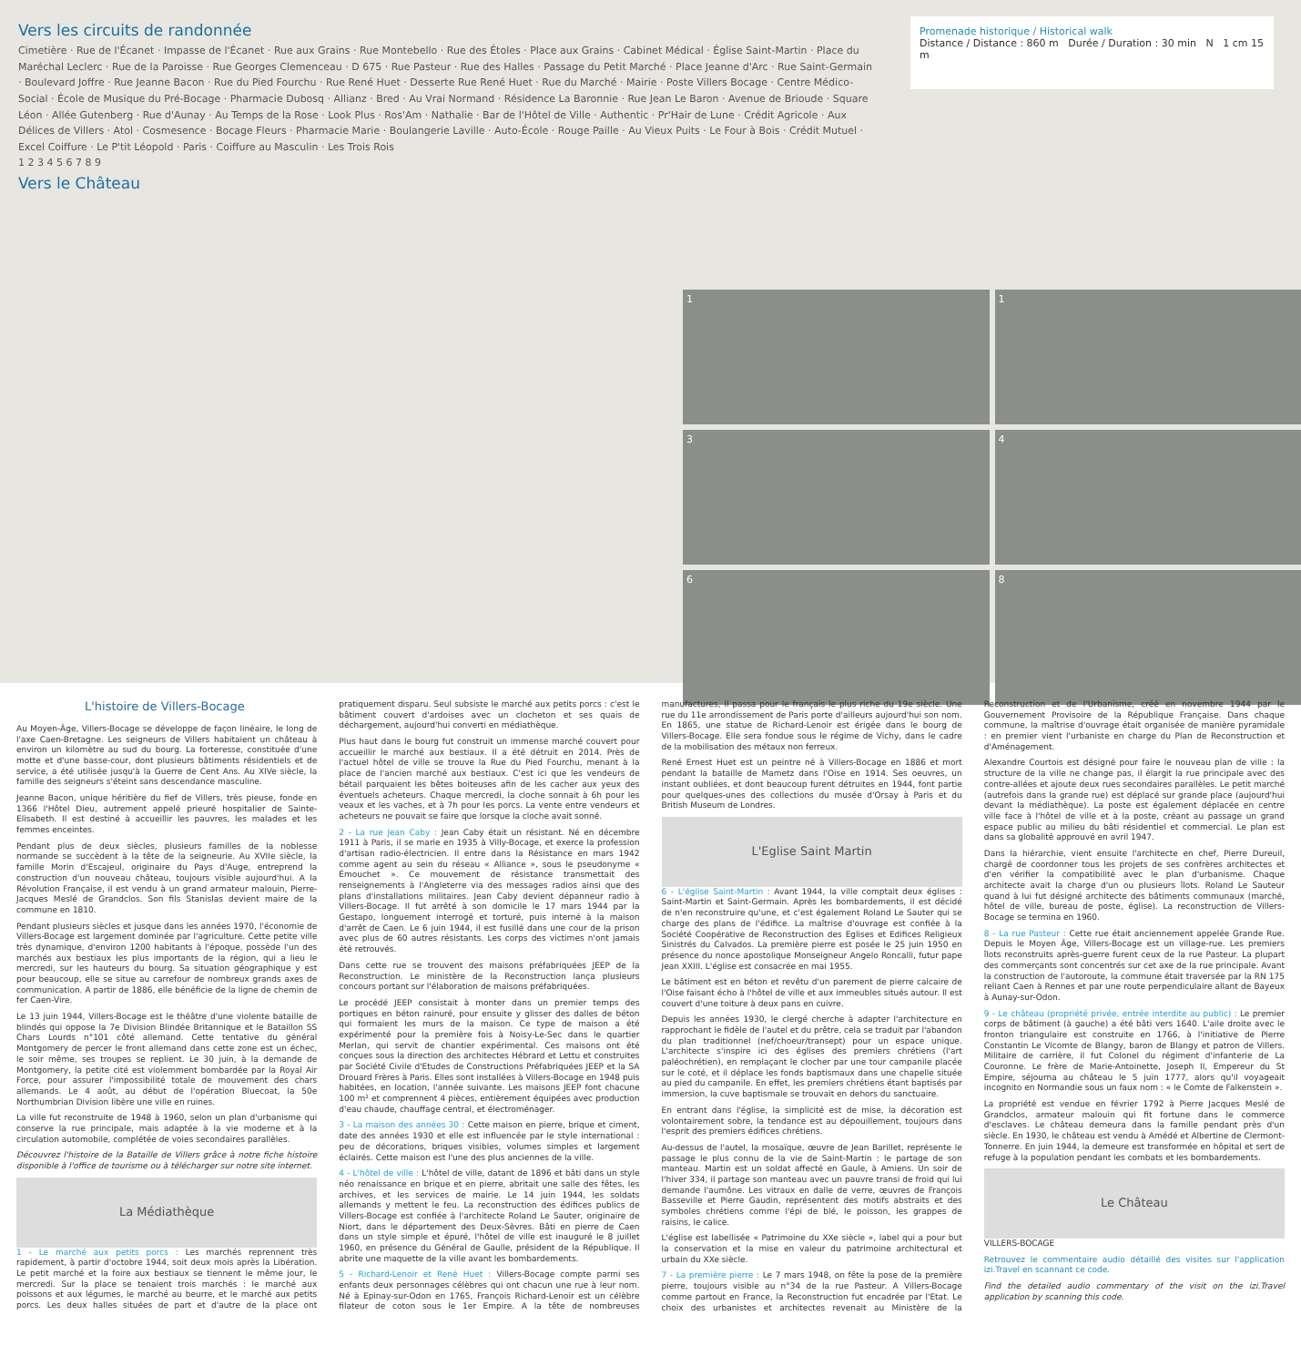Vers les circuits de randonnée
Cimetière · Rue de l'Écanet · Impasse de l'Écanet · Rue aux Grains · Rue Montebello · Rue des Étoles · Place aux Grains · Cabinet Médical · Église Saint-Martin · Place du Maréchal Leclerc · Rue de la Paroisse · Rue Georges Clemenceau · D 675 · Rue Pasteur · Rue des Halles · Passage du Petit Marché · Place Jeanne d'Arc · Rue Saint-Germain · Boulevard Joffre · Rue Jeanne Bacon · Rue du Pied Fourchu · Rue René Huet · Desserte Rue René Huet · Rue du Marché · Mairie · Poste Villers Bocage · Centre Médico-Social · École de Musique du Pré-Bocage · Pharmacie Dubosq · Allianz · Bred · Au Vrai Normand · Résidence La Baronnie · Rue Jean Le Baron · Avenue de Brioude · Square Léon · Allée Gutenberg · Rue d'Aunay · Au Temps de la Rose · Look Plus · Ros'Am · Nathalie · Bar de l'Hôtel de Ville · Authentic · Pr'Hair de Lune · Crédit Agricole · Aux Délices de Villers · Atol · Cosmesence · Bocage Fleurs · Pharmacie Marie · Boulangerie Laville · Auto-École · Rouge Paille · Au Vieux Puits · Le Four à Bois · Crédit Mutuel · Excel Coiffure · Le P'tit Léopold · Paris · Coiffure au Masculin · Les Trois Rois
1 2 3 4 5 6 7 8 9
Vers le Château
Promenade historique / Historical walk
Distance / Distance : 860 m Durée / Duration : 30 min N 1 cm 15 m
1
1
3
4
6
8
L'histoire de Villers-Bocage
Au Moyen-Âge, Villers-Bocage se développe de façon linéaire, le long de l'axe Caen-Bretagne. Les seigneurs de Villers habitaient un château à environ un kilomètre au sud du bourg. La forteresse, constituée d'une motte et d'une basse-cour, dont plusieurs bâtiments résidentiels et de service, a été utilisée jusqu'à la Guerre de Cent Ans. Au XIVe siècle, la famille des seigneurs s'éteint sans descendance masculine.
Jeanne Bacon, unique héritière du fief de Villers, très pieuse, fonde en 1366 l'Hôtel Dieu, autrement appelé prieuré hospitalier de Sainte-Elisabeth. Il est destiné à accueillir les pauvres, les malades et les femmes enceintes.
Pendant plus de deux siècles, plusieurs familles de la noblesse normande se succèdent à la tête de la seigneurie. Au XVIIe siècle, la famille Morin d'Escajeul, originaire du Pays d'Auge, entreprend la construction d'un nouveau château, toujours visible aujourd'hui. A la Révolution Française, il est vendu à un grand armateur malouin, Pierre-Jacques Meslé de Grandclos. Son fils Stanislas devient maire de la commune en 1810.
Pendant plusieurs siècles et jusque dans les années 1970, l'économie de Villers-Bocage est largement dominée par l'agriculture. Cette petite ville très dynamique, d'environ 1200 habitants à l'époque, possède l'un des marchés aux bestiaux les plus importants de la région, qui a lieu le mercredi, sur les hauteurs du bourg. Sa situation géographique y est pour beaucoup, elle se situe au carrefour de nombreux grands axes de communication. A partir de 1886, elle bénéficie de la ligne de chemin de fer Caen-Vire.
Le 13 juin 1944, Villers-Bocage est le théâtre d'une violente bataille de blindés qui oppose la 7e Division Blindée Britannique et le Bataillon SS Chars Lourds n°101 côté allemand. Cette tentative du général Montgomery de percer le front allemand dans cette zone est un échec, le soir même, ses troupes se replient. Le 30 juin, à la demande de Montgomery, la petite cité est violemment bombardée par la Royal Air Force, pour assurer l'impossibilité totale de mouvement des chars allemands. Le 4 août, au début de l'opération Bluecoat, la 50e Northumbrian Division libère une ville en ruines.
La ville fut reconstruite de 1948 à 1960, selon un plan d'urbanisme qui conserve la rue principale, mais adaptée à la vie moderne et à la circulation automobile, complétée de voies secondaires parallèles.
Découvrez l'histoire de la Bataille de Villers grâce à notre fiche histoire disponible à l'office de tourisme ou à télécharger sur notre site internet.
La Médiathèque
1 - Le marché aux petits porcs : Les marchés reprennent très rapidement, à partir d'octobre 1944, soit deux mois après la Libération. Le petit marché et la foire aux bestiaux se tiennent le même jour, le mercredi. Sur la place se tenaient trois marchés : le marché aux poissons et aux légumes, le marché au beurre, et le marché aux petits porcs. Les deux halles situées de part et d'autre de la place ont pratiquement disparu. Seul subsiste le marché aux petits porcs : c'est le bâtiment couvert d'ardoises avec un clocheton et ses quais de déchargement, aujourd'hui converti en médiathèque.
Plus haut dans le bourg fut construit un immense marché couvert pour accueillir le marché aux bestiaux. Il a été détruit en 2014. Près de l'actuel hôtel de ville se trouve la Rue du Pied Fourchu, menant à la place de l'ancien marché aux bestiaux. C'est ici que les vendeurs de bétail parquaient les bêtes boiteuses afin de les cacher aux yeux des éventuels acheteurs. Chaque mercredi, la cloche sonnait à 6h pour les veaux et les vaches, et à 7h pour les porcs. La vente entre vendeurs et acheteurs ne pouvait se faire que lorsque la cloche avait sonné.
2 - La rue Jean Caby : Jean Caby était un résistant. Né en décembre 1911 à Paris, il se marie en 1935 à Villy-Bocage, et exerce la profession d'artisan radio-électricien. Il entre dans la Résistance en mars 1942 comme agent au sein du réseau « Alliance », sous le pseudonyme « Émouchet ». Ce mouvement de résistance transmettait des renseignements à l'Angleterre via des messages radios ainsi que des plans d'installations militaires. Jean Caby devient dépanneur radio à Villers-Bocage. Il fut arrêté à son domicile le 17 mars 1944 par la Gestapo, longuement interrogé et torturé, puis interné à la maison d'arrêt de Caen. Le 6 juin 1944, il est fusillé dans une cour de la prison avec plus de 60 autres résistants. Les corps des victimes n'ont jamais été retrouvés.
Dans cette rue se trouvent des maisons préfabriquées JEEP de la Reconstruction. Le ministère de la Reconstruction lança plusieurs concours portant sur l'élaboration de maisons préfabriquées.
Le procédé JEEP consistait à monter dans un premier temps des portiques en béton rainuré, pour ensuite y glisser des dalles de béton qui formaient les murs de la maison. Ce type de maison a été expérimenté pour la première fois à Noisy-Le-Sec dans le quartier Merlan, qui servit de chantier expérimental. Ces maisons ont été conçues sous la direction des architectes Hébrard et Lettu et construites par Société Civile d'Etudes de Constructions Préfabriquées JEEP et la SA Drouard Frères à Paris. Elles sont installées à Villers-Bocage en 1948 puis habitées, en location, l'année suivante. Les maisons JEEP font chacune 100 m² et comprennent 4 pièces, entièrement équipées avec production d'eau chaude, chauffage central, et électroménager.
3 - La maison des années 30 : Cette maison en pierre, brique et ciment, date des années 1930 et elle est influencée par le style international : peu de décorations, briques visibles, volumes simples et largement éclairés. Cette maison est l'une des plus anciennes de la ville.
4 - L'hôtel de ville : L'hôtel de ville, datant de 1896 et bâti dans un style néo renaissance en brique et en pierre, abritait une salle des fêtes, les archives, et les services de mairie. Le 14 juin 1944, les soldats allemands y mettent le feu. La reconstruction des édifices publics de Villers-Bocage est confiée à l'architecte Roland Le Sauter, originaire de Niort, dans le département des Deux-Sèvres. Bâti en pierre de Caen dans un style simple et épuré, l'hôtel de ville est inauguré le 8 juillet 1960, en présence du Général de Gaulle, président de la République. Il abrite une maquette de la ville avant les bombardements.
5 - Richard-Lenoir et René Huet : Villers-Bocage compte parmi ses enfants deux personnages célèbres qui ont chacun une rue à leur nom. Né à Epinay-sur-Odon en 1765, François Richard-Lenoir est un célèbre filateur de coton sous le 1er Empire. A la tête de nombreuses manufactures, il passa pour le français le plus riche du 19e siècle. Une rue du 11e arrondissement de Paris porte d'ailleurs aujourd'hui son nom. En 1865, une statue de Richard-Lenoir est érigée dans le bourg de Villers-Bocage. Elle sera fondue sous le régime de Vichy, dans le cadre de la mobilisation des métaux non ferreux.
René Ernest Huet est un peintre né à Villers-Bocage en 1886 et mort pendant la bataille de Mametz dans l'Oise en 1914. Ses oeuvres, un instant oubliées, et dont beaucoup furent détruites en 1944, font partie pour quelques-unes des collections du musée d'Orsay à Paris et du British Museum de Londres.
L'Eglise Saint Martin
6 - L'église Saint-Martin : Avant 1944, la ville comptait deux églises : Saint-Martin et Saint-Germain. Après les bombardements, il est décidé de n'en reconstruire qu'une, et c'est également Roland Le Sauter qui se charge des plans de l'édifice. La maîtrise d'ouvrage est confiée à la Société Coopérative de Reconstruction des Eglises et Edifices Religieux Sinistrés du Calvados. La première pierre est posée le 25 juin 1950 en présence du nonce apostolique Monseigneur Angelo Roncalli, futur pape Jean XXIII. L'église est consacrée en mai 1955.
Le bâtiment est en béton et revêtu d'un parement de pierre calcaire de l'Oise faisant écho à l'hôtel de ville et aux immeubles situés autour. Il est couvert d'une toiture à deux pans en cuivre.
Depuis les années 1930, le clergé cherche à adapter l'architecture en rapprochant le fidèle de l'autel et du prêtre, cela se traduit par l'abandon du plan traditionnel (nef/choeur/transept) pour un espace unique. L'architecte s'inspire ici des églises des premiers chrétiens (l'art paléochrétien), en remplaçant le clocher par une tour campanile placée sur le coté, et il déplace les fonds baptismaux dans une chapelle située au pied du campanile. En effet, les premiers chrétiens étant baptisés par immersion, la cuve baptismale se trouvait en dehors du sanctuaire.
En entrant dans l'église, la simplicité est de mise, la décoration est volontairement sobre, la tendance est au dépouillement, toujours dans l'esprit des premiers édifices chrétiens.
Au-dessus de l'autel, la mosaïque, œuvre de Jean Barillet, représente le passage le plus connu de la vie de Saint-Martin : le partage de son manteau. Martin est un soldat affecté en Gaule, à Amiens. Un soir de l'hiver 334, il partage son manteau avec un pauvre transi de froid qui lui demande l'aumône. Les vitraux en dalle de verre, œuvres de François Basseville et Pierre Gaudin, représentent des motifs abstraits et des symboles chrétiens comme l'épi de blé, le poisson, les grappes de raisins, le calice.
L'église est labellisée « Patrimoine du XXe siècle », label qui a pour but la conservation et la mise en valeur du patrimoine architectural et urbain du XXe siècle.
7 - La première pierre : Le 7 mars 1948, on fête la pose de la première pierre, toujours visible au n°34 de la rue Pasteur. A Villers-Bocage comme partout en France, la Reconstruction fut encadrée par l'Etat. Le choix des urbanistes et architectes revenait au Ministère de la Reconstruction et de l'Urbanisme, créé en novembre 1944 par le Gouvernement Provisoire de la République Française. Dans chaque commune, la maîtrise d'ouvrage était organisée de manière pyramidale : en premier vient l'urbaniste en charge du Plan de Reconstruction et d'Aménagement.
Alexandre Courtois est désigné pour faire le nouveau plan de ville : la structure de la ville ne change pas, il élargit la rue principale avec des contre-allées et ajoute deux rues secondaires parallèles. Le petit marché (autrefois dans la grande rue) est déplacé sur grande place (aujourd'hui devant la médiathèque). La poste est également déplacée en centre ville face à l'hôtel de ville et à la poste, créant au passage un grand espace public au milieu du bâti résidentiel et commercial. Le plan est dans sa globalité approuvé en avril 1947.
Dans la hiérarchie, vient ensuite l'architecte en chef, Pierre Dureuil, chargé de coordonner tous les projets de ses confrères architectes et d'en vérifier la compatibilité avec le plan d'urbanisme. Chaque architecte avait la charge d'un ou plusieurs îlots. Roland Le Sauteur quand à lui fut désigné architecte des bâtiments communaux (marché, hôtel de ville, bureau de poste, église). La reconstruction de Villers-Bocage se termina en 1960.
8 - La rue Pasteur : Cette rue était anciennement appelée Grande Rue. Depuis le Moyen Âge, Villers-Bocage est un village-rue. Les premiers îlots reconstruits après-guerre furent ceux de la rue Pasteur. La plupart des commerçants sont concentrés sur cet axe de la rue principale. Avant la construction de l'autoroute, la commune était traversée par la RN 175 reliant Caen à Rennes et par une route perpendiculaire allant de Bayeux à Aunay-sur-Odon.
9 - Le château (propriété privée, entrée interdite au public) : Le premier corps de bâtiment (à gauche) a été bâti vers 1640. L'aile droite avec le fronton triangulaire est construite en 1766, à l'initiative de Pierre Constantin Le Vicomte de Blangy, baron de Blangy et patron de Villers. Militaire de carrière, il fut Colonel du régiment d'infanterie de La Couronne. Le frère de Marie-Antoinette, Joseph II, Empereur du St Empire, séjourna au château le 5 juin 1777, alors qu'il voyageait incognito en Normandie sous un faux nom : « le Comte de Falkenstein ».
La propriété est vendue en février 1792 à Pierre Jacques Meslé de Grandclos, armateur malouin qui fit fortune dans le commerce d'esclaves. Le château demeura dans la famille pendant près d'un siècle. En 1930, le château est vendu à Amédé et Albertine de Clermont-Tonnerre. En juin 1944, la demeure est transformée en hôpital et sert de refuge à la population pendant les combats et les bombardements.
Le Château
VILLERS-BOCAGE
Retrouvez le commentaire audio détaillé des visites sur l'application izi.Travel en scannant ce code.
Find the detailed audio commentary of the visit on the izi.Travel application by scanning this code.